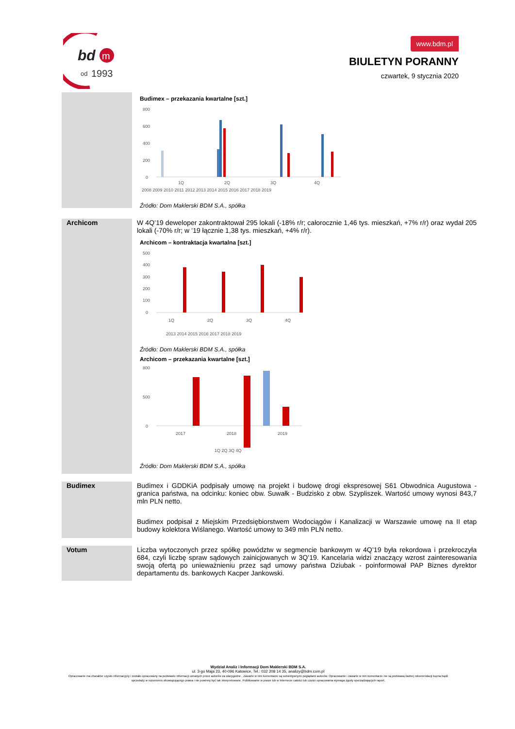bd
m
od
1993
www.bdm.pl
BIULETYN PORANNY
czwartek, 9 stycznia 2020
Budimex – przekazania kwartalne [szt.]
800
600
400
200
0
1Q
2Q
3Q
4Q
2008 2009 2010 2011 2012 2013 2014 2015 2016 2017 2018 2019
Źródło: Dom Maklerski BDM S.A., spółka
Archicom
W 4Q’19 deweloper zakontraktował 295 lokali (-18% r/r; całorocznie 1,46 tys. mieszkań, +7% r/r) oraz wydał 205 lokali (-70% r/r; w ’19 łącznie 1,38 tys. mieszkań, +4% r/r).
Archicom – kontraktacja kwartalna [szt.]
500
400
300
200
100
0
1Q
2Q
3Q
4Q
2013 2014 2015 2016 2017 2018 2019
Źródło: Dom Maklerski BDM S.A., spółka
Archicom – przekazania kwartalne [szt.]
800
500
0
2017
2018
2019
1Q 2Q 3Q 4Q
Źródło: Dom Maklerski BDM S.A., spółka
Budimex
Budimex i GDDKiA podpisały umowę na projekt i budowę drogi ekspresowej S61 Obwodnica Augustowa - granica państwa, na odcinku: koniec obw. Suwałk - Budzisko z obw. Szypliszek. Wartość umowy wynosi 843,7 mln PLN netto.
Budimex podpisał z Miejskim Przedsiębiorstwem Wodociągów i Kanalizacji w Warszawie umowę na II etap budowy kolektora Wiślanego. Wartość umowy to 349 mln PLN netto.
Votum
Liczba wytoczonych przez spółkę powództw w segmencie bankowym w 4Q’19 była rekordowa i przekroczyła 684, czyli liczbę spraw sądowych zainicjowanych w 3Q’19. Kancelaria widzi znaczący wzrost zainteresowania swoją ofertą po unieważnieniu przez sąd umowy państwa Dziubak - poinformował PAP Biznes dyrektor departamentu ds. bankowych Kacper Jankowski.
Wydział Analiz i Informacji Dom Maklerski BDM S.A.
ul. 3-go Maja 23, 40-096 Katowice, Tel.: 032 208 14 35, analizy@bdm.com.pl
Opracowanie ma charakter czysto informacyjny i zostało opracowany na podstawie informacji uznanych przez autorów za wiarygodne . Zawarte w nim komentarze są subiektywnymi poglądami autorów. Opracowanie i zawarte w nim komentarze nie są podstawą żadnej rekomendacji kupna bądź sprzedaży w rozumieniu obowiązującego prawa i nie powinny być tak interpretowane. Publikowanie w prasie lub w Internecie całości lub części opracowania wymaga zgody sporządzających raport.